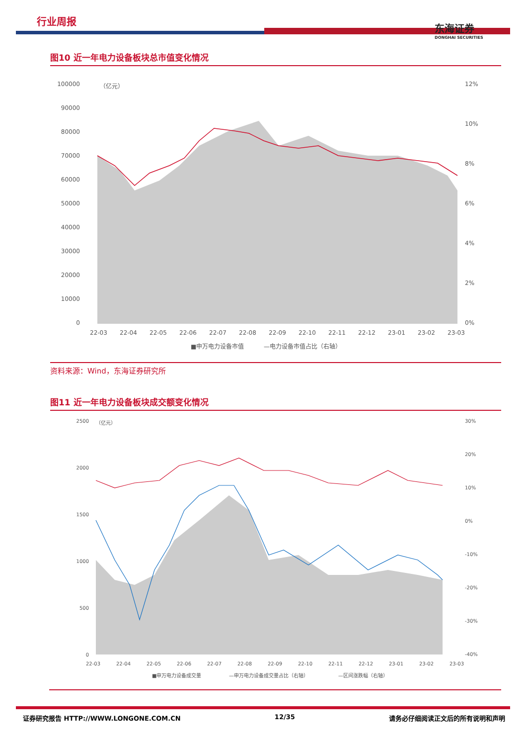行业周报
东海证券
DONGHAI SECURITIES
图10 近一年电力设备板块总市值变化情况
100000
90000
80000
70000
60000
50000
40000
30000
20000
10000
0
（亿元）
12%
10%
8%
6%
4%
2%
0%
22-03
22-04
22-05
22-06
22-07
22-08
22-09
22-10
22-11
22-12
23-01
23-02
23-03
■申万电力设备市值
—电力设备市值占比（右轴）
资料来源：Wind，东海证券研究所
图11 近一年电力设备板块成交额变化情况
2500
2000
1500
1000
500
0
（亿元）
30%
20%
10%
0%
-10%
-20%
-30%
-40%
22-03
22-04
22-05
22-06
22-07
22-08
22-09
22-10
22-11
22-12
23-01
23-02
23-03
■申万电力设备成交量
—申万电力设备成交量占比（右轴）
—区间涨跌幅（右轴）
证券研究报告 HTTP://WWW.LONGONE.COM.CN 12/35 请务必仔细阅读正文后的所有说明和声明